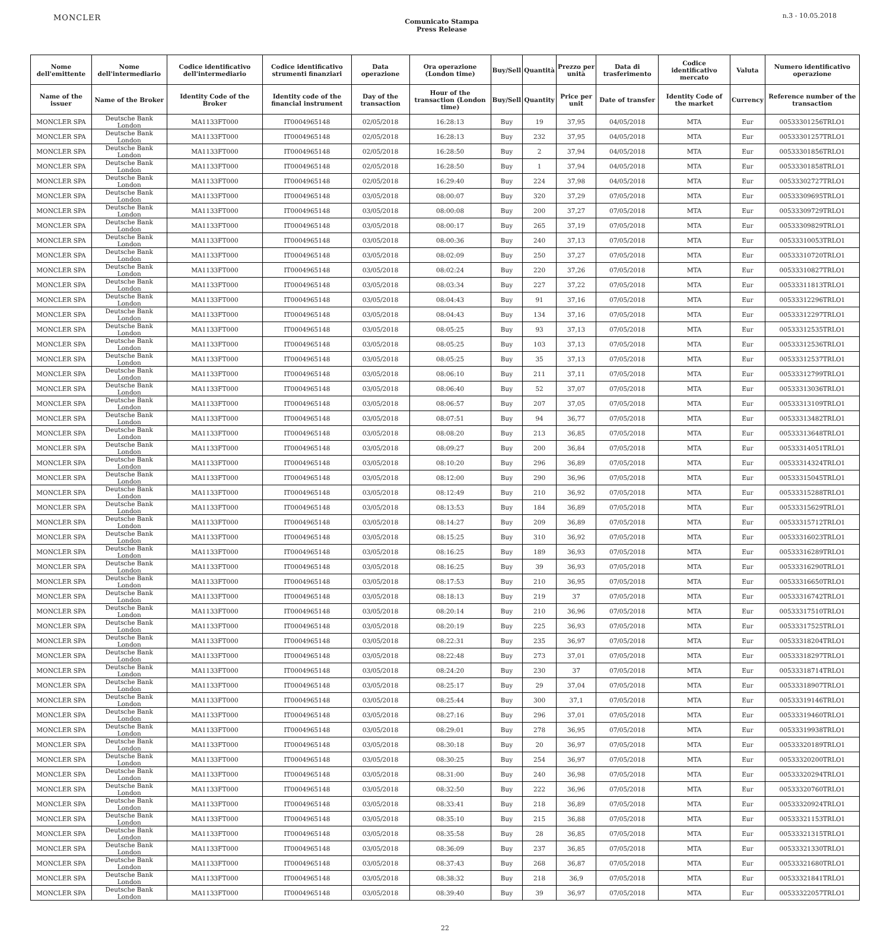MONCLER
Comunicato Stampa
Press Release
n.3 - 10.05.2018
| Nome dell'emittente | Nome dell'intermediario | Codice identificativo dell'intermediario | Codice identificativo strumenti finanziari | Data operazione | Ora operazione (London time) | Buy/Sell | Quantità | Prezzo per unità | Data di trasferimento | Codice identificativo mercato | Valuta | Numero identificativo operazione |
| --- | --- | --- | --- | --- | --- | --- | --- | --- | --- | --- | --- | --- |
| Name of the issuer | Name of the Broker | Identity Code of the Broker | Identity code of the financial instrument | Day of the transaction | Hour of the transaction (London time) | Buy/Sell | Quantity | Price per unit | Date of transfer | Identity Code of the market | Currency | Reference number of the transaction |
| MONCLER SPA | Deutsche Bank London | MA1133FT000 | IT0004965148 | 02/05/2018 | 16:28:13 | Buy | 19 | 37,95 | 04/05/2018 | MTA | Eur | 00533301256TRLO1 |
| MONCLER SPA | Deutsche Bank London | MA1133FT000 | IT0004965148 | 02/05/2018 | 16:28:13 | Buy | 232 | 37,95 | 04/05/2018 | MTA | Eur | 00533301257TRLO1 |
| MONCLER SPA | Deutsche Bank London | MA1133FT000 | IT0004965148 | 02/05/2018 | 16:28:50 | Buy | 2 | 37,94 | 04/05/2018 | MTA | Eur | 00533301856TRLO1 |
| MONCLER SPA | Deutsche Bank London | MA1133FT000 | IT0004965148 | 02/05/2018 | 16:28:50 | Buy | 1 | 37,94 | 04/05/2018 | MTA | Eur | 00533301858TRLO1 |
| MONCLER SPA | Deutsche Bank London | MA1133FT000 | IT0004965148 | 02/05/2018 | 16:29:40 | Buy | 224 | 37,98 | 04/05/2018 | MTA | Eur | 00533302727TRLO1 |
| MONCLER SPA | Deutsche Bank London | MA1133FT000 | IT0004965148 | 03/05/2018 | 08:00:07 | Buy | 320 | 37,29 | 07/05/2018 | MTA | Eur | 00533309695TRLO1 |
| MONCLER SPA | Deutsche Bank London | MA1133FT000 | IT0004965148 | 03/05/2018 | 08:00:08 | Buy | 200 | 37,27 | 07/05/2018 | MTA | Eur | 00533309729TRLO1 |
| MONCLER SPA | Deutsche Bank London | MA1133FT000 | IT0004965148 | 03/05/2018 | 08:00:17 | Buy | 265 | 37,19 | 07/05/2018 | MTA | Eur | 00533309829TRLO1 |
| MONCLER SPA | Deutsche Bank London | MA1133FT000 | IT0004965148 | 03/05/2018 | 08:00:36 | Buy | 240 | 37,13 | 07/05/2018 | MTA | Eur | 00533310053TRLO1 |
| MONCLER SPA | Deutsche Bank London | MA1133FT000 | IT0004965148 | 03/05/2018 | 08:02:09 | Buy | 250 | 37,27 | 07/05/2018 | MTA | Eur | 00533310720TRLO1 |
| MONCLER SPA | Deutsche Bank London | MA1133FT000 | IT0004965148 | 03/05/2018 | 08:02:24 | Buy | 220 | 37,26 | 07/05/2018 | MTA | Eur | 00533310827TRLO1 |
| MONCLER SPA | Deutsche Bank London | MA1133FT000 | IT0004965148 | 03/05/2018 | 08:03:34 | Buy | 227 | 37,22 | 07/05/2018 | MTA | Eur | 00533311813TRLO1 |
| MONCLER SPA | Deutsche Bank London | MA1133FT000 | IT0004965148 | 03/05/2018 | 08:04:43 | Buy | 91 | 37,16 | 07/05/2018 | MTA | Eur | 00533312296TRLO1 |
| MONCLER SPA | Deutsche Bank London | MA1133FT000 | IT0004965148 | 03/05/2018 | 08:04:43 | Buy | 134 | 37,16 | 07/05/2018 | MTA | Eur | 00533312297TRLO1 |
| MONCLER SPA | Deutsche Bank London | MA1133FT000 | IT0004965148 | 03/05/2018 | 08:05:25 | Buy | 93 | 37,13 | 07/05/2018 | MTA | Eur | 00533312535TRLO1 |
| MONCLER SPA | Deutsche Bank London | MA1133FT000 | IT0004965148 | 03/05/2018 | 08:05:25 | Buy | 103 | 37,13 | 07/05/2018 | MTA | Eur | 00533312536TRLO1 |
| MONCLER SPA | Deutsche Bank London | MA1133FT000 | IT0004965148 | 03/05/2018 | 08:05:25 | Buy | 35 | 37,13 | 07/05/2018 | MTA | Eur | 00533312537TRLO1 |
| MONCLER SPA | Deutsche Bank London | MA1133FT000 | IT0004965148 | 03/05/2018 | 08:06:10 | Buy | 211 | 37,11 | 07/05/2018 | MTA | Eur | 00533312799TRLO1 |
| MONCLER SPA | Deutsche Bank London | MA1133FT000 | IT0004965148 | 03/05/2018 | 08:06:40 | Buy | 52 | 37,07 | 07/05/2018 | MTA | Eur | 00533313036TRLO1 |
| MONCLER SPA | Deutsche Bank London | MA1133FT000 | IT0004965148 | 03/05/2018 | 08:06:57 | Buy | 207 | 37,05 | 07/05/2018 | MTA | Eur | 00533313109TRLO1 |
| MONCLER SPA | Deutsche Bank London | MA1133FT000 | IT0004965148 | 03/05/2018 | 08:07:51 | Buy | 94 | 36,77 | 07/05/2018 | MTA | Eur | 00533313482TRLO1 |
| MONCLER SPA | Deutsche Bank London | MA1133FT000 | IT0004965148 | 03/05/2018 | 08:08:20 | Buy | 213 | 36,85 | 07/05/2018 | MTA | Eur | 00533313648TRLO1 |
| MONCLER SPA | Deutsche Bank London | MA1133FT000 | IT0004965148 | 03/05/2018 | 08:09:27 | Buy | 200 | 36,84 | 07/05/2018 | MTA | Eur | 00533314051TRLO1 |
| MONCLER SPA | Deutsche Bank London | MA1133FT000 | IT0004965148 | 03/05/2018 | 08:10:20 | Buy | 296 | 36,89 | 07/05/2018 | MTA | Eur | 00533314324TRLO1 |
| MONCLER SPA | Deutsche Bank London | MA1133FT000 | IT0004965148 | 03/05/2018 | 08:12:00 | Buy | 290 | 36,96 | 07/05/2018 | MTA | Eur | 00533315045TRLO1 |
| MONCLER SPA | Deutsche Bank London | MA1133FT000 | IT0004965148 | 03/05/2018 | 08:12:49 | Buy | 210 | 36,92 | 07/05/2018 | MTA | Eur | 00533315288TRLO1 |
| MONCLER SPA | Deutsche Bank London | MA1133FT000 | IT0004965148 | 03/05/2018 | 08:13:53 | Buy | 184 | 36,89 | 07/05/2018 | MTA | Eur | 00533315629TRLO1 |
| MONCLER SPA | Deutsche Bank London | MA1133FT000 | IT0004965148 | 03/05/2018 | 08:14:27 | Buy | 209 | 36,89 | 07/05/2018 | MTA | Eur | 00533315712TRLO1 |
| MONCLER SPA | Deutsche Bank London | MA1133FT000 | IT0004965148 | 03/05/2018 | 08:15:25 | Buy | 310 | 36,92 | 07/05/2018 | MTA | Eur | 00533316023TRLO1 |
| MONCLER SPA | Deutsche Bank London | MA1133FT000 | IT0004965148 | 03/05/2018 | 08:16:25 | Buy | 189 | 36,93 | 07/05/2018 | MTA | Eur | 00533316289TRLO1 |
| MONCLER SPA | Deutsche Bank London | MA1133FT000 | IT0004965148 | 03/05/2018 | 08:16:25 | Buy | 39 | 36,93 | 07/05/2018 | MTA | Eur | 00533316290TRLO1 |
| MONCLER SPA | Deutsche Bank London | MA1133FT000 | IT0004965148 | 03/05/2018 | 08:17:53 | Buy | 210 | 36,95 | 07/05/2018 | MTA | Eur | 00533316650TRLO1 |
| MONCLER SPA | Deutsche Bank London | MA1133FT000 | IT0004965148 | 03/05/2018 | 08:18:13 | Buy | 219 | 37 | 07/05/2018 | MTA | Eur | 00533316742TRLO1 |
| MONCLER SPA | Deutsche Bank London | MA1133FT000 | IT0004965148 | 03/05/2018 | 08:20:14 | Buy | 210 | 36,96 | 07/05/2018 | MTA | Eur | 00533317510TRLO1 |
| MONCLER SPA | Deutsche Bank London | MA1133FT000 | IT0004965148 | 03/05/2018 | 08:20:19 | Buy | 225 | 36,93 | 07/05/2018 | MTA | Eur | 00533317525TRLO1 |
| MONCLER SPA | Deutsche Bank London | MA1133FT000 | IT0004965148 | 03/05/2018 | 08:22:31 | Buy | 235 | 36,97 | 07/05/2018 | MTA | Eur | 00533318204TRLO1 |
| MONCLER SPA | Deutsche Bank London | MA1133FT000 | IT0004965148 | 03/05/2018 | 08:22:48 | Buy | 273 | 37,01 | 07/05/2018 | MTA | Eur | 00533318297TRLO1 |
| MONCLER SPA | Deutsche Bank London | MA1133FT000 | IT0004965148 | 03/05/2018 | 08:24:20 | Buy | 230 | 37 | 07/05/2018 | MTA | Eur | 00533318714TRLO1 |
| MONCLER SPA | Deutsche Bank London | MA1133FT000 | IT0004965148 | 03/05/2018 | 08:25:17 | Buy | 29 | 37,04 | 07/05/2018 | MTA | Eur | 00533318907TRLO1 |
| MONCLER SPA | Deutsche Bank London | MA1133FT000 | IT0004965148 | 03/05/2018 | 08:25:44 | Buy | 300 | 37,1 | 07/05/2018 | MTA | Eur | 00533319146TRLO1 |
| MONCLER SPA | Deutsche Bank London | MA1133FT000 | IT0004965148 | 03/05/2018 | 08:27:16 | Buy | 296 | 37,01 | 07/05/2018 | MTA | Eur | 00533319460TRLO1 |
| MONCLER SPA | Deutsche Bank London | MA1133FT000 | IT0004965148 | 03/05/2018 | 08:29:01 | Buy | 278 | 36,95 | 07/05/2018 | MTA | Eur | 00533319938TRLO1 |
| MONCLER SPA | Deutsche Bank London | MA1133FT000 | IT0004965148 | 03/05/2018 | 08:30:18 | Buy | 20 | 36,97 | 07/05/2018 | MTA | Eur | 00533320189TRLO1 |
| MONCLER SPA | Deutsche Bank London | MA1133FT000 | IT0004965148 | 03/05/2018 | 08:30:25 | Buy | 254 | 36,97 | 07/05/2018 | MTA | Eur | 00533320200TRLO1 |
| MONCLER SPA | Deutsche Bank London | MA1133FT000 | IT0004965148 | 03/05/2018 | 08:31:00 | Buy | 240 | 36,98 | 07/05/2018 | MTA | Eur | 00533320294TRLO1 |
| MONCLER SPA | Deutsche Bank London | MA1133FT000 | IT0004965148 | 03/05/2018 | 08:32:50 | Buy | 222 | 36,96 | 07/05/2018 | MTA | Eur | 00533320760TRLO1 |
| MONCLER SPA | Deutsche Bank London | MA1133FT000 | IT0004965148 | 03/05/2018 | 08:33:41 | Buy | 218 | 36,89 | 07/05/2018 | MTA | Eur | 00533320924TRLO1 |
| MONCLER SPA | Deutsche Bank London | MA1133FT000 | IT0004965148 | 03/05/2018 | 08:35:10 | Buy | 215 | 36,88 | 07/05/2018 | MTA | Eur | 00533321153TRLO1 |
| MONCLER SPA | Deutsche Bank London | MA1133FT000 | IT0004965148 | 03/05/2018 | 08:35:58 | Buy | 28 | 36,85 | 07/05/2018 | MTA | Eur | 00533321315TRLO1 |
| MONCLER SPA | Deutsche Bank London | MA1133FT000 | IT0004965148 | 03/05/2018 | 08:36:09 | Buy | 237 | 36,85 | 07/05/2018 | MTA | Eur | 00533321330TRLO1 |
| MONCLER SPA | Deutsche Bank London | MA1133FT000 | IT0004965148 | 03/05/2018 | 08:37:43 | Buy | 268 | 36,87 | 07/05/2018 | MTA | Eur | 00533321680TRLO1 |
| MONCLER SPA | Deutsche Bank London | MA1133FT000 | IT0004965148 | 03/05/2018 | 08:38:32 | Buy | 218 | 36,9 | 07/05/2018 | MTA | Eur | 00533321841TRLO1 |
| MONCLER SPA | Deutsche Bank London | MA1133FT000 | IT0004965148 | 03/05/2018 | 08:39:40 | Buy | 39 | 36,97 | 07/05/2018 | MTA | Eur | 00533322057TRLO1 |
22